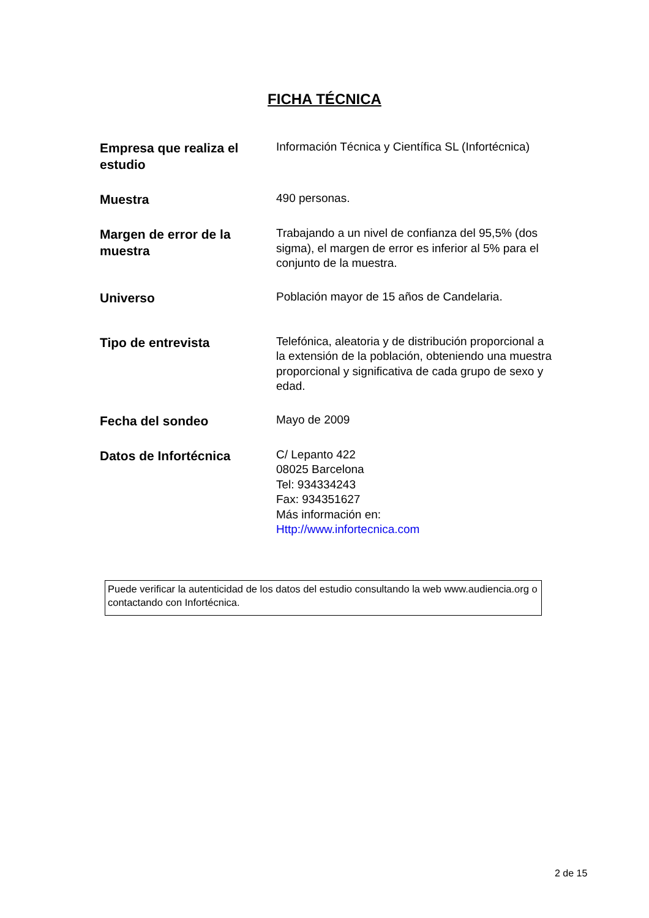FICHA TÉCNICA
| Empresa que realiza el estudio | Información Técnica y Científica SL (Infortécnica) |
| Muestra | 490 personas. |
| Margen de error de la muestra | Trabajando a un nivel de confianza del 95,5% (dos sigma), el margen de error es inferior al 5% para el conjunto de la muestra. |
| Universo | Población mayor de 15 años de Candelaria. |
| Tipo de entrevista | Telefónica, aleatoria y de distribución proporcional a la extensión de la población, obteniendo una muestra proporcional y significativa de cada grupo de sexo y edad. |
| Fecha del sondeo | Mayo de 2009 |
| Datos de Infortécnica | C/ Lepanto 422 08025 Barcelona Tel: 934334243 Fax: 934351627 Más información en: Http://www.infortecnica.com |
Puede verificar la autenticidad de los datos del estudio consultando la web www.audiencia.org o contactando con Infortécnica.
2 de 15